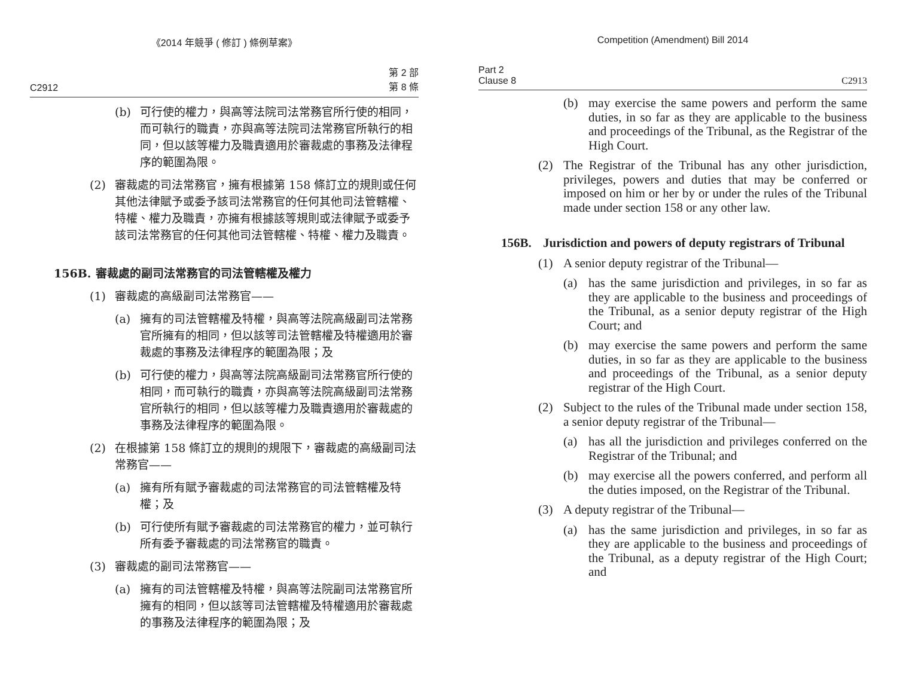《2014 年競爭 ( 修訂 ) 條例草案》
C2912 第 2 部
第 8 條
(b) 可行使的權力，與高等法院司法常務官所行使的相同，而可執行的職責，亦與高等法院司法常務官所執行的相同，但以該等權力及職責適用於審裁處的事務及法律程序的範圍為限。
(2) 審裁處的司法常務官，擁有根據第 158 條訂立的規則或任何其他法律賦予或委予該司法常務官的任何其他司法管轄權、特權、權力及職責，亦擁有根據該等規則或法律賦予或委予該司法常務官的任何其他司法管轄權、特權、權力及職責。
156B. 審裁處的副司法常務官的司法管轄權及權力
(1) 審裁處的高級副司法常務官——
(a) 擁有的司法管轄權及特權，與高等法院高級副司法常務官所擁有的相同，但以該等司法管轄權及特權適用於審裁處的事務及法律程序的範圍為限；及
(b) 可行使的權力，與高等法院高級副司法常務官所行使的相同，而可執行的職責，亦與高等法院高級副司法常務官所執行的相同，但以該等權力及職責適用於審裁處的事務及法律程序的範圍為限。
(2) 在根據第 158 條訂立的規則的規限下，審裁處的高級副司法常務官——
(a) 擁有所有賦予審裁處的司法常務官的司法管轄權及特權；及
(b) 可行使所有賦予審裁處的司法常務官的權力，並可執行所有委予審裁處的司法常務官的職責。
(3) 審裁處的副司法常務官——
(a) 擁有的司法管轄權及特權，與高等法院副司法常務官所擁有的相同，但以該等司法管轄權及特權適用於審裁處的事務及法律程序的範圍為限；及
Competition (Amendment) Bill 2014
Part 2
Clause 8 C2913
(b) may exercise the same powers and perform the same duties, in so far as they are applicable to the business and proceedings of the Tribunal, as the Registrar of the High Court.
(2) The Registrar of the Tribunal has any other jurisdiction, privileges, powers and duties that may be conferred or imposed on him or her by or under the rules of the Tribunal made under section 158 or any other law.
156B. Jurisdiction and powers of deputy registrars of Tribunal
(1) A senior deputy registrar of the Tribunal—
(a) has the same jurisdiction and privileges, in so far as they are applicable to the business and proceedings of the Tribunal, as a senior deputy registrar of the High Court; and
(b) may exercise the same powers and perform the same duties, in so far as they are applicable to the business and proceedings of the Tribunal, as a senior deputy registrar of the High Court.
(2) Subject to the rules of the Tribunal made under section 158, a senior deputy registrar of the Tribunal—
(a) has all the jurisdiction and privileges conferred on the Registrar of the Tribunal; and
(b) may exercise all the powers conferred, and perform all the duties imposed, on the Registrar of the Tribunal.
(3) A deputy registrar of the Tribunal—
(a) has the same jurisdiction and privileges, in so far as they are applicable to the business and proceedings of the Tribunal, as a deputy registrar of the High Court; and